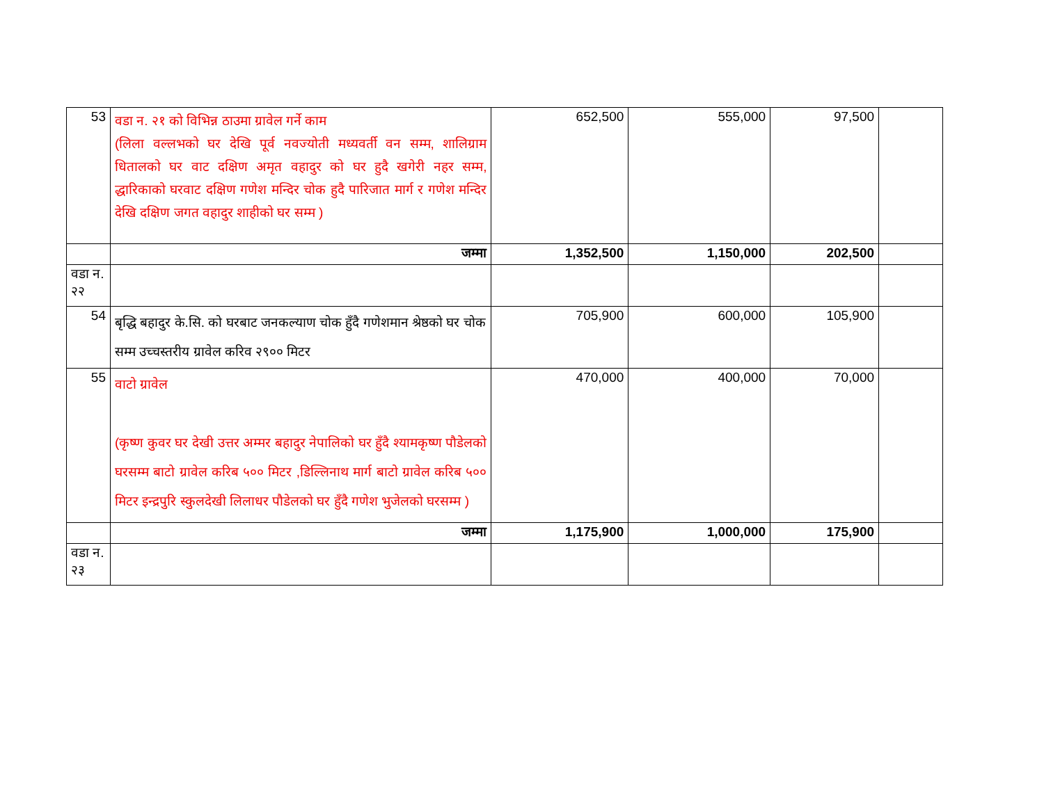| 53 | वडा न. २१ को विभिन्न ठाउमा ग्रावेल गर्ने काम (लिला वल्लभको घर देखि पूर्व नवज्योती मध्यवर्ती वन सम्म, शालिग्राम धितालको घर वाट दक्षिण अमृत वहादुर को घर हुदै खगेरी नहर सम्म, द्धारिकाको घरवाट दक्षिण गणेश मन्दिर चोक हुदै पारिजात मार्ग र गणेश मन्दिर देखि दक्षिण जगत वहादुर शाहीको घर सम्म ) | 652,500 | 555,000 | 97,500 | |
| | जम्मा | 1,352,500 | 1,150,000 | 202,500 | |
| वडा न. २२ | | | | | |
| 54 | बृद्धि बहादुर के.सि. को घरबाट जनकल्याण चोक हुँदै गणेशमान श्रेष्ठको घर चोक सम्म उच्चस्तरीय ग्रावेल करिव २९०० मिटर | 705,900 | 600,000 | 105,900 | |
| 55 | वाटो ग्रावेल (कृष्ण कुवर घर देखी उत्तर अम्मर बहादुर नेपालिको घर हुँदै श्यामकृष्ण पौडेलको घरसम्म बाटो ग्रावेल करिब ५०० मिटर ,डिल्लिनाथ मार्ग बाटो ग्रावेल करिब ५०० मिटर इन्द्रपुरि स्कुलदेखी लिलाधर पौडेलको घर हुँदै गणेश भुजेलको घरसम्म ) | 470,000 | 400,000 | 70,000 | |
| | जम्मा | 1,175,900 | 1,000,000 | 175,900 | |
| वडा न. २३ | | | | | |